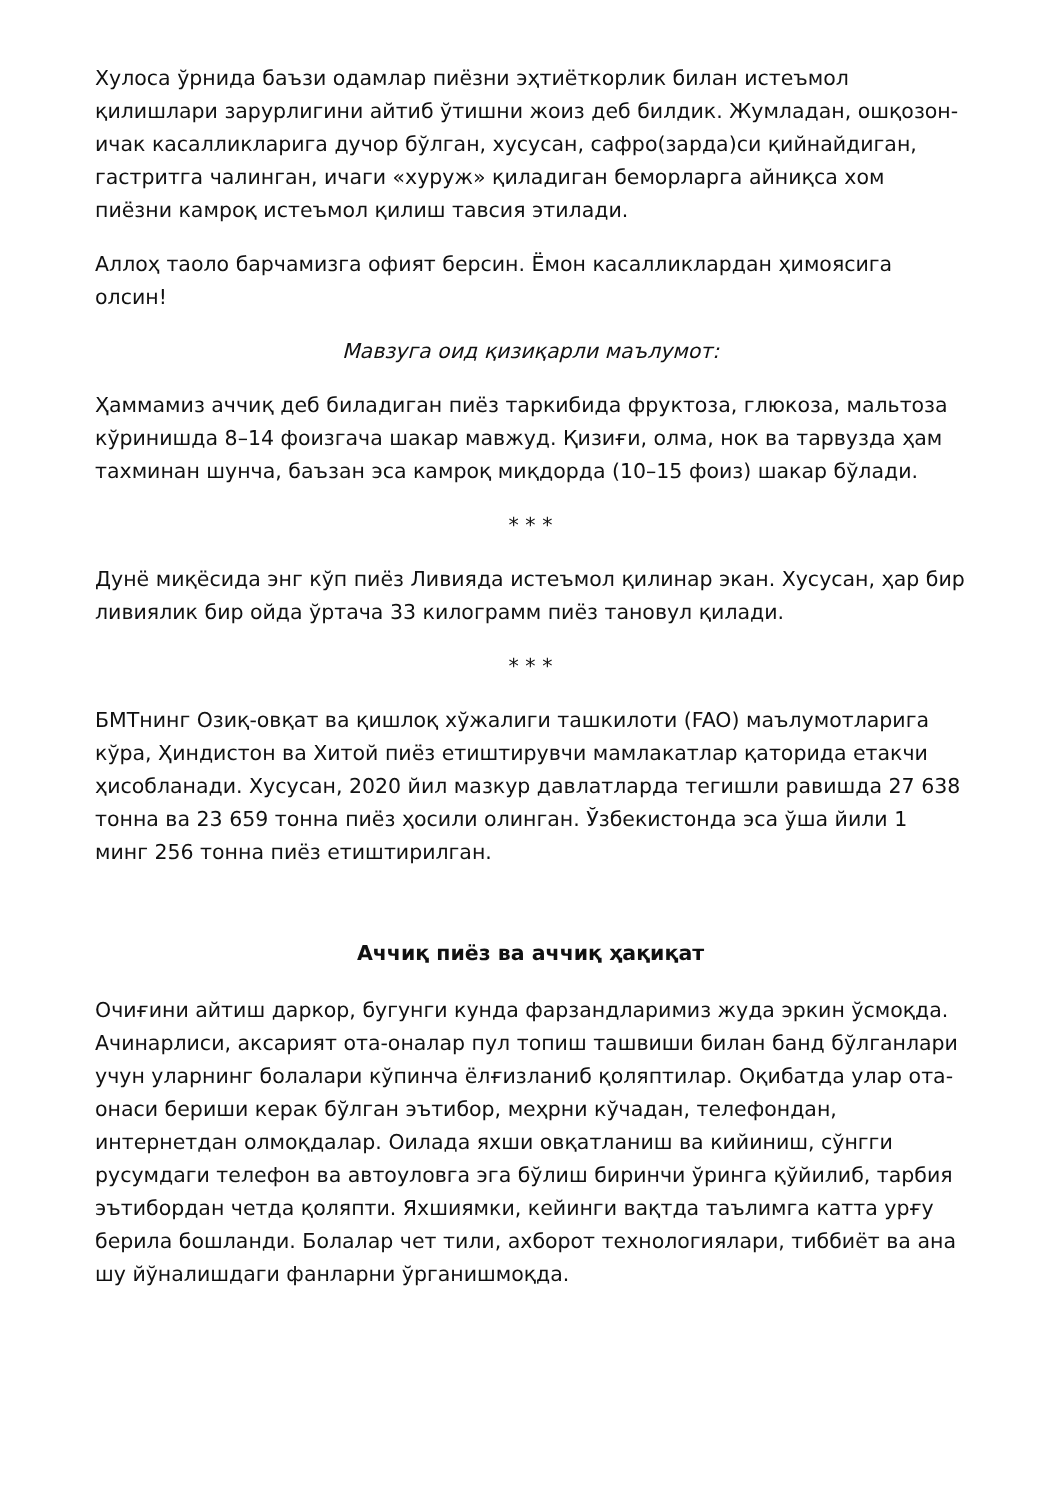Хулоса ўрнида баъзи одамлар пиёзни эҳтиёткорлик билан истеъмол қилишлари зарурлигини айтиб ўтишни жоиз деб билдик. Жумладан, ошқозон-ичак касалликларига дучор бўлган, хусусан, сафро(зарда)си қийнайдиган, гастритга чалинган, ичаги «хуруж» қиладиган беморларга айниқса хом пиёзни камроқ истеъмол қилиш тавсия этилади.
Аллоҳ таоло барчамизга офият берсин. Ёмон касалликлардан ҳимоясига олсин!
Мавзуга оид қизиқарли маълумот:
Ҳаммамиз аччиқ деб биладиган пиёз таркибида фруктоза, глюкоза, мальтоза кўринишда 8–14 фоизгача шакар мавжуд. Қизиғи, олма, нок ва тарвузда ҳам тахминан шунча, баъзан эса камроқ миқдорда (10–15 фоиз) шакар бўлади.
* * *
Дунё миқёсида энг кўп пиёз Ливияда истеъмол қилинар экан. Хусусан, ҳар бир ливиялик бир ойда ўртача 33 килограмм пиёз тановул қилади.
* * *
БМТнинг Озиқ-овқат ва қишлоқ хўжалиги ташкилоти (FAO) маълумотларига кўра, Ҳиндистон ва Хитой пиёз етиштирувчи мамлакатлар қаторида етакчи ҳисобланади. Хусусан, 2020 йил мазкур давлатларда тегишли равишда 27 638 тонна ва 23 659 тонна пиёз ҳосили олинган. Ўзбекистонда эса ўша йили 1 минг 256 тонна пиёз етиштирилган.
Аччиқ пиёз ва аччиқ ҳақиқат
Очиғини айтиш даркор, бугунги кунда фарзандларимиз жуда эркин ўсмоқда. Ачинарлиси, аксарият ота-оналар пул топиш ташвиши билан банд бўлганлари учун уларнинг болалари кўпинча ёлғизланиб қоляптилар. Оқибатда улар ота-онаси бериши керак бўлган эътибор, меҳрни кўчадан, телефондан, интернетдан олмоқдалар. Оилада яхши овқатланиш ва кийиниш, сўнгги русумдаги телефон ва автоуловга эга бўлиш биринчи ўринга қўйилиб, тарбия эътибордан четда қоляпти. Яхшиямки, кейинги вақтда таълимга катта урғу берила бошланди. Болалар чет тили, ахборот технологиялари, тиббиёт ва ана шу йўналишдаги фанларни ўрганишмоқда.